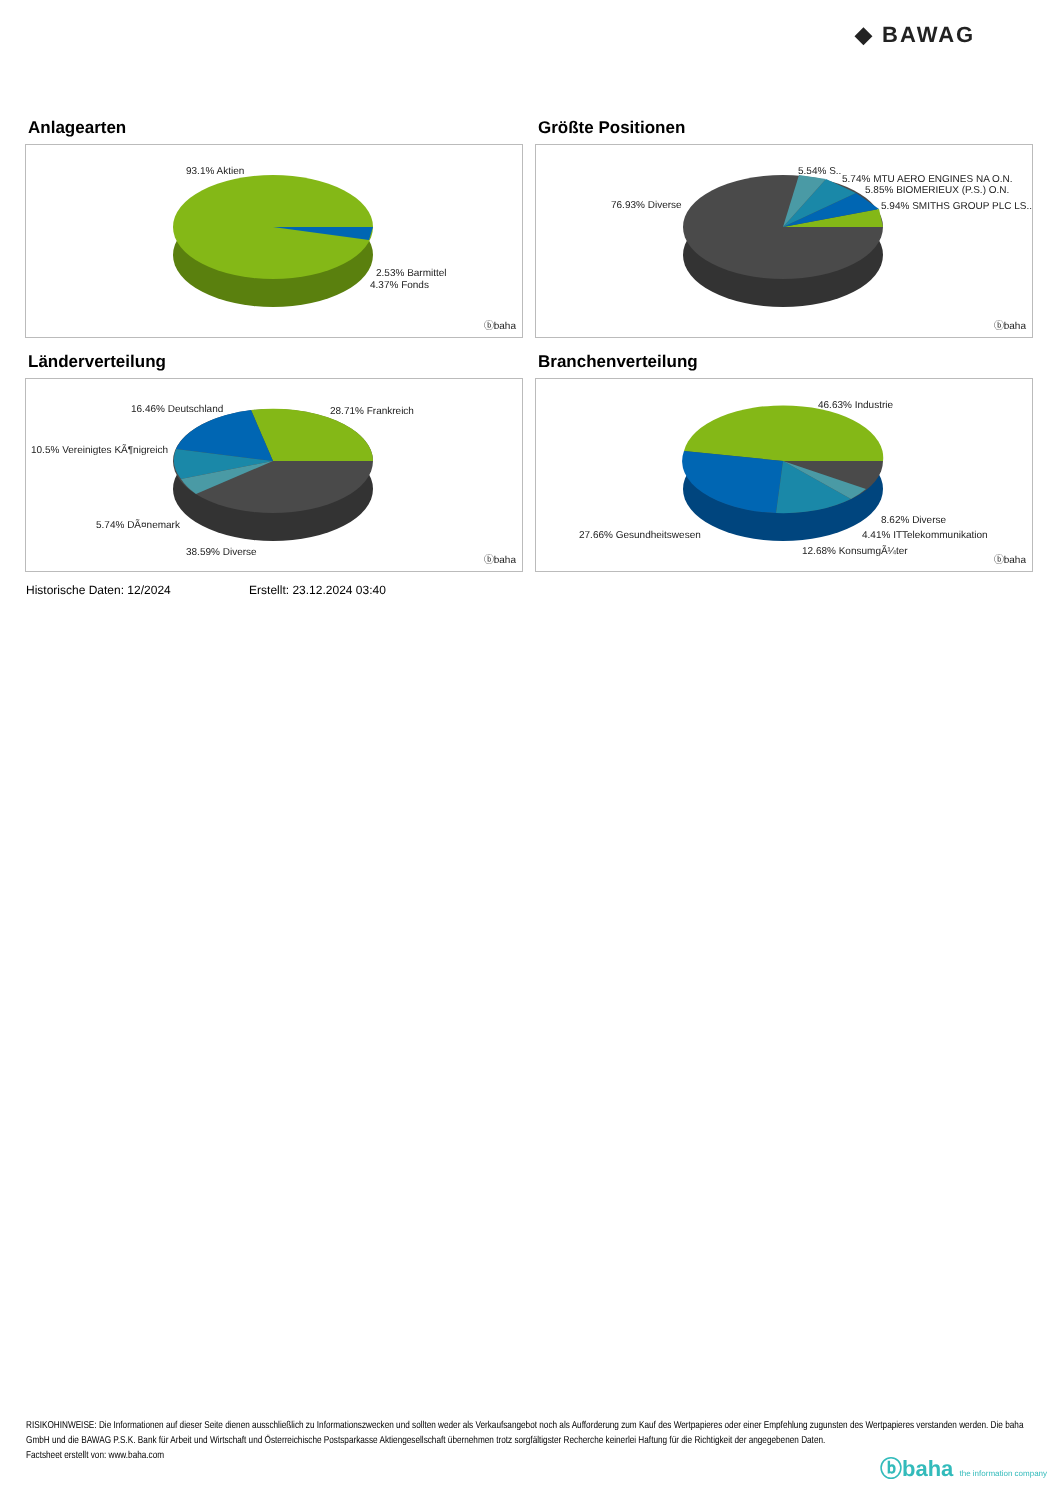◆ BAWAG
Anlagearten
93.1% Aktien
2.53% Barmittel
4.37% Fonds
ⓑbaha
Größte Positionen
76.93% Diverse
5.54% S..
5.74% MTU AERO ENGINES NA O.N.
5.85% BIOMERIEUX (P.S.) O.N.
5.94% SMITHS GROUP PLC LS..
ⓑbaha
Länderverteilung
16.46% Deutschland 28.71% Frankreich
10.5% Vereinigtes KÃ¶nigreich
5.74% DÃ¤nemark
38.59% Diverse
ⓑbaha
Branchenverteilung
46.63% Industrie
8.62% Diverse
27.66% Gesundheitswesen 4.41% ITTelekommunikation
12.68% KonsumgÃ¼ter
ⓑbaha
Historische Daten: 12/2024 Erstellt: 23.12.2024 03:40
RISIKOHINWEISE: Die Informationen auf dieser Seite dienen ausschließlich zu Informationszwecken und sollten weder als Verkaufsangebot noch als Aufforderung zum Kauf des Wertpapieres oder einer Empfehlung zugunsten des Wertpapieres verstanden werden. Die baha GmbH und die BAWAG P.S.K. Bank für Arbeit und Wirtschaft und Österreichische Postsparkasse Aktiengesellschaft übernehmen trotz sorgfältigster Recherche keinerlei Haftung für die Richtigkeit der angegebenen Daten.
Factsheet erstellt von: www.baha.com
ⓑbaha the information company